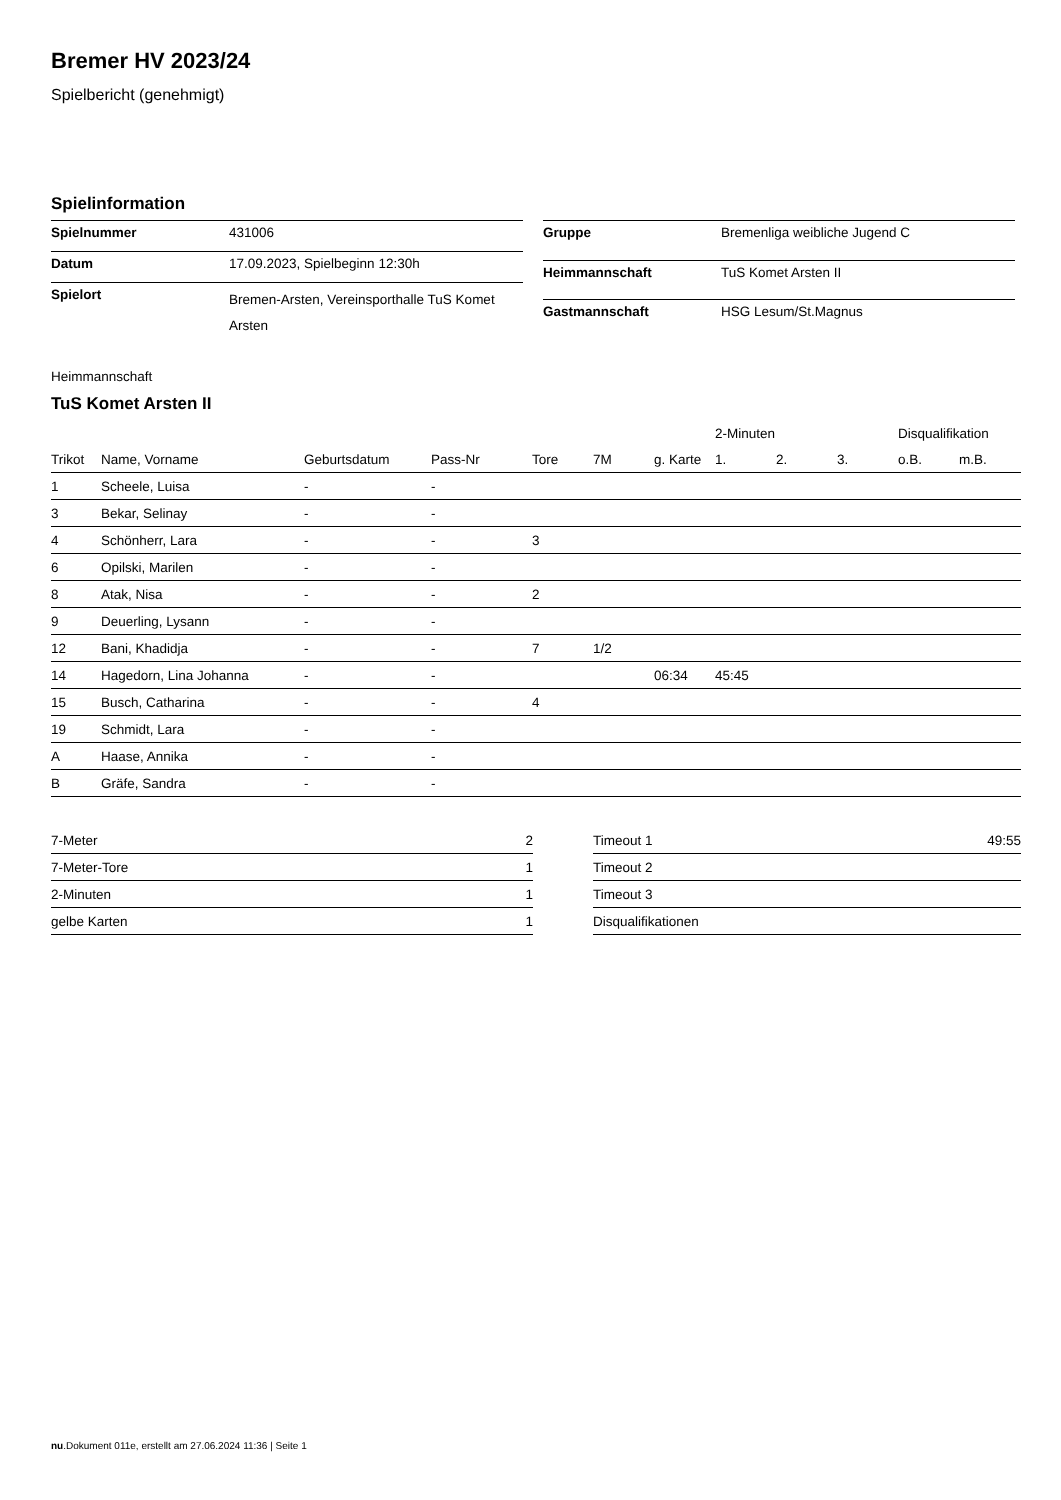Bremer HV 2023/24
Spielbericht (genehmigt)
Spielinformation
| Spielnummer | 431006 |
| Datum | 17.09.2023, Spielbeginn 12:30h |
| Spielort | Bremen-Arsten, Vereinsporthalle TuS Komet Arsten |
| Gruppe | Bremenliga weibliche Jugend C |
| Heimmannschaft | TuS Komet Arsten II |
| Gastmannschaft | HSG Lesum/St.Magnus |
Heimmannschaft
TuS Komet Arsten II
| | | | | | | | 2-Minuten | | | Disqualifikation | |
| --- | --- | --- | --- | --- | --- | --- | --- | --- | --- | --- | --- |
| Trikot | Name, Vorname | Geburtsdatum | Pass-Nr | Tore | 7M | g. Karte | 1. | 2. | 3. | o.B. | m.B. |
| 1 | Scheele, Luisa | - | - | | | | | | | | |
| 3 | Bekar, Selinay | - | - | | | | | | | | |
| 4 | Schönherr, Lara | - | - | 3 | | | | | | | |
| 6 | Opilski, Marilen | - | - | | | | | | | | |
| 8 | Atak, Nisa | - | - | 2 | | | | | | | |
| 9 | Deuerling, Lysann | - | - | | | | | | | | |
| 12 | Bani, Khadidja | - | - | 7 | 1/2 | | | | | | |
| 14 | Hagedorn, Lina Johanna | - | - | | | 06:34 | 45:45 | | | | |
| 15 | Busch, Catharina | - | - | 4 | | | | | | | |
| 19 | Schmidt, Lara | - | - | | | | | | | | |
| A | Haase, Annika | - | - | | | | | | | | |
| B | Gräfe, Sandra | - | - | | | | | | | | |
| 7-Meter | 2 |
| 7-Meter-Tore | 1 |
| 2-Minuten | 1 |
| gelbe Karten | 1 |
| Timeout 1 | 49:55 |
| Timeout 2 | |
| Timeout 3 | |
| Disqualifikationen | |
nu.Dokument 011e, erstellt am 27.06.2024 11:36 | Seite 1